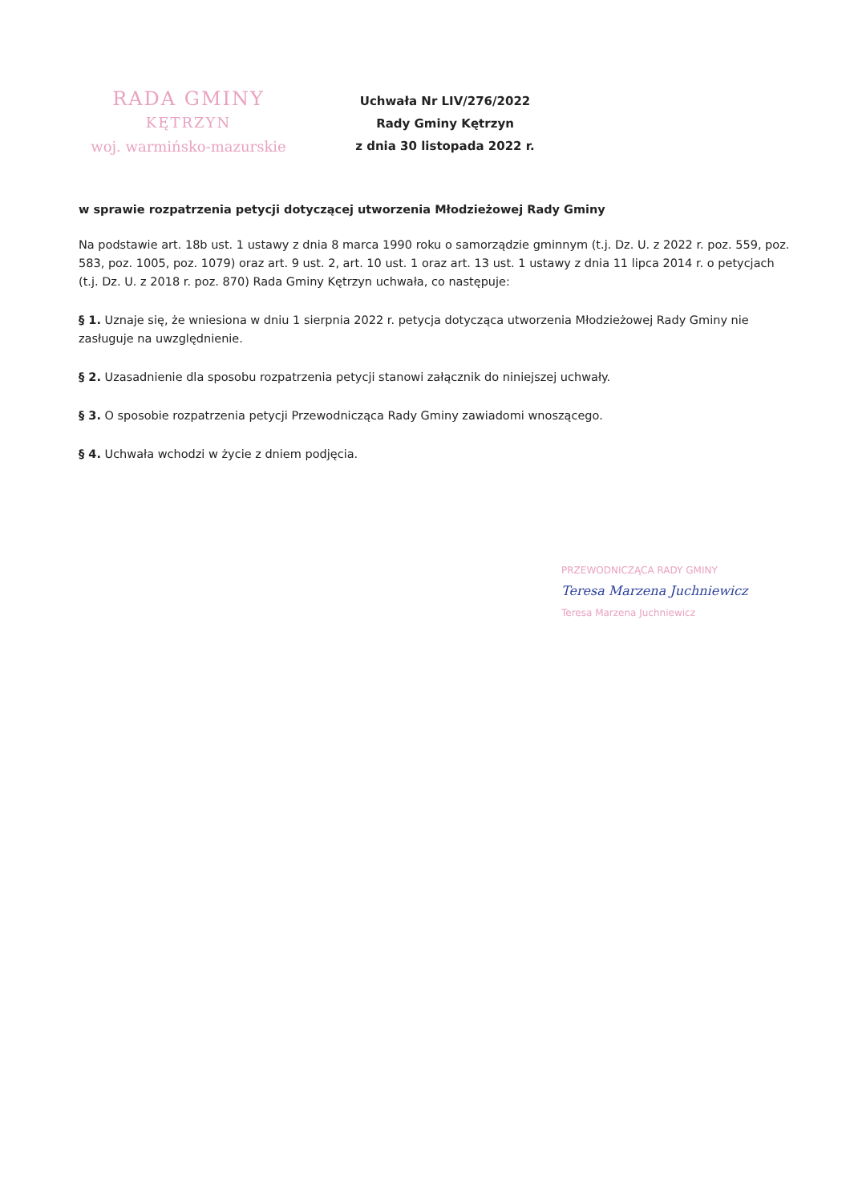RADA GMINY
KĘTRZYN
woj. warmińsko-mazurskie
Uchwała Nr LIV/276/2022
Rady Gminy Kętrzyn
z dnia 30 listopada 2022 r.
w sprawie rozpatrzenia petycji dotyczącej utworzenia Młodzieżowej Rady Gminy
Na podstawie art. 18b ust. 1 ustawy z dnia 8 marca 1990 roku o samorządzie gminnym (t.j. Dz. U. z 2022 r. poz. 559, poz. 583, poz. 1005, poz. 1079) oraz art. 9 ust. 2, art. 10 ust. 1 oraz art. 13 ust. 1 ustawy z dnia 11 lipca 2014 r. o petycjach (t.j. Dz. U. z 2018 r. poz. 870) Rada Gminy Kętrzyn uchwała, co następuje:
§ 1. Uznaje się, że wniesiona w dniu 1 sierpnia 2022 r. petycja dotycząca utworzenia Młodzieżowej Rady Gminy nie zasługuje na uwzględnienie.
§ 2. Uzasadnienie dla sposobu rozpatrzenia petycji stanowi załącznik do niniejszej uchwały.
§ 3. O sposobie rozpatrzenia petycji Przewodnicząca Rady Gminy zawiadomi wnoszącego.
§ 4. Uchwała wchodzi w życie z dniem podjęcia.
PRZEWODNICZĄCA RADY GMINY
Teresa Marzena Juchniewicz
Teresa Marzena Juchniewicz